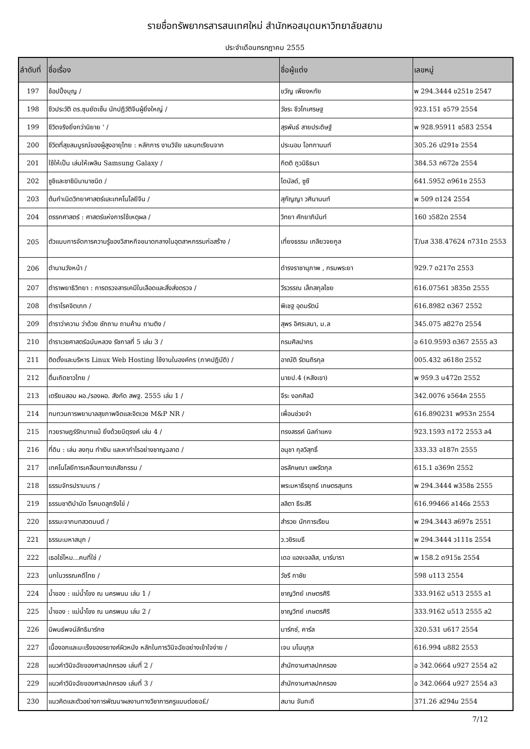รายชื่อทรัพยากรสารสนเทศใหม่ สำนักหอสมุดมหาวิทยาลัยสยาม
ประจำเดือนกรกฎาคม 2555
| ลำดับที่ | ชื่อเรื่อง | ชื่อผู้แต่ง | เลขหมู่ |
| --- | --- | --- | --- |
| 197 | ช้อปปิ้งบุญ / | ขวัญ เพียงหทัย | พ 294.3444 ข251ช 2547 |
| 198 | ชีวประวัติ ดร.ซุนยัดเซ็น นักปฏิวัติจีนผู้ยิ่งใหญ่ / | วัชระ ชีวโกเศรษฐ | 923.151 ช579 2554 |
| 199 | ชีวิตจริงยิ่งกว่านิยาย ' / | สุรพันธ์ สายประดิษฐ์ | พ 928.95911 ช583 2554 |
| 200 | ชีวิตที่สุขสมบูรณ์ของผู้สูงอายุไทย : หลักการ งานวิจัย และบทเรียนจาก | ประนอม โอทกานนท์ | 305.26 ป291ช 2554 |
| 201 | ใช้ให้เป็น เล่นให้เพลิน Samsung Galaxy / | กิตติ ภูวนิธิธนา | 384.53 ก672ช 2554 |
| 202 | ซูชิและซาชิมินานาชนิด / | โดนัลด์, ซูซี | 641.5952 ด961ซ 2553 |
| 203 | ต้นกำเนิดวิทยาศาสตร์และเทคโนโลยีจีน / | สุกัญญา วศินานนท์ | พ 509 ต124 2554 |
| 204 | ตรรกศาสตร์ : ศาสตร์แห่งการใช้เหตุผล / | วิทยา ศักยาภินันท์ | 160 ว582ต 2554 |
| 205 | ตัวแบบการจัดการความรู้ของวิสาหกิจขนาดกลางในอุตสาหกรรมก่อสร้าง / | เที่ยงธรรม เกลียวจยกูล | T/มส 338.47624 ท731ต 2553 |
| 206 | ตำนานวังหน้า / | ดำรงราชานุภาพ , กรมพระยา | 929.7 ด217ต 2553 |
| 207 | ตำราพยาธิวิทยา : การตรวจสารเคมีในเลือดและสิ่งส่งตรวจ / | วีรวรรณ เล็กสกุลไชย | 616.07561 ว835ต 2555 |
| 208 | ตำราโรคจิตเภท / | พิเชฐ อุดมรัตน์ | 616.8982 ต367 2552 |
| 209 | ตำราว่าความ ว่าด้วย ซักถาม ถามค้าน ถามติง / | สุพร อิศรเสนา, ม.ล | 345.075 ส827ต 2554 |
| 210 | ตำราเวชศาสตร์ฉบับหลวง รัชกาลที่ 5 เล่ม 3 / | กรมศิลปากร | อ 610.9593 ต367 2555 ล3 |
| 211 | ติดตั้งและบริหาร Linux Web Hosting ใช้งานในองค์กร (ภาคปฏิบัติ) / | อาณัติ รัตนถิรกุล | 005.432 อ618ต 2552 |
| 212 | ตื่นเถิดชาวไทย / | นายป.4 (หลังเขา) | พ 959.3 น472ต 2552 |
| 213 | เตรียมสอบ ผอ./รองผอ. สังกัด สพฐ. 2555 เล่ม 1 / | จีระ งอกศิลป์ | 342.0076 จ564ค 2555 |
| 214 | ทบทวนการพยาบาลสุขภาพจิตและจิตเวช M&P NR / | เพื่อนช่วยจำ | 616.890231 พ953ท 2554 |
| 215 | ทวยราษฎร์รักบาทแม้ ยิ่งด้วยบิตุรงค์ เล่ม 4 / | ทรงสรรค์ นิลกำแหง | 923.1593 ท172 2553 ล4 |
| 216 | ที่ดิน : เล่น ลงทุน ทำเงิน และหากำไรอย่างชาญฉลาด / | อนุชา กุลวิสุทธิ์ | 333.33 อ187ท 2555 |
| 217 | เทคโนโลยีการเคลือบทางเภสัชกรรม / | อรลักษณา แพรัตกุล | 615.1 อ369ท 2552 |
| 218 | ธรรมจักรปราบมาร / | พระมหาธีรยุทธ์ เกษตรสุนทร | พ 294.3444 พ358ธ 2555 |
| 219 | ธรรมชาติบำบัด โรคมดลูกรังไข่ / | ลลิตา ธีระสิริ | 616.99466 ล146ธ 2553 |
| 220 | ธรรมะจากบทสวดมนต์ / | สำรวย นักการเรียน | พ 294.3443 ส697ธ 2551 |
| 221 | ธรรมะมหาสนุก / | ว.วชิรเมธี | พ 294.3444 ว111ธ 2554 |
| 222 | เธอใช่ไหม...คนที่ใช่ / | เดอ แองเจลลิส, บาร์บารา | พ 158.2 ด915ธ 2554 |
| 223 | นกในวรรณคดีไทย / | วัชรี กาชัย | 598 น113 2554 |
| 224 | น้ำของ : แม่น้ำโขง ณ นครพนม เล่ม 1 / | ชาญวิทย์ เกษตรศิริ | 333.9162 น513 2555 ล1 |
| 225 | น้ำของ : แม่น้ำโขง ณ นครพนม เล่ม 2 / | ชาญวิทย์ เกษตรศิริ | 333.9162 น513 2555 ล2 |
| 226 | นิพนธ์พจน์ลัทธิมาร์กซ | มาร์กซ์, คาร์ล | 320.531 น617 2554 |
| 227 | เนื้องอกและมะเร็งของรยางค์ผิวหนัง หลักในการวินิจฉัยอย่างเข้าใจง่าย / | เจน มโนนุกุล | 616.994 น882 2553 |
| 228 | แนวคำวินิจฉัยของศาลปกครอง เล่มที่ 2 / | สำนักงานศาลปกครอง | อ 342.0664 น927 2554 ล2 |
| 229 | แนวคำวินิจฉัยของศาลปกครอง เล่มที่ 3 / | สำนักงานศาลปกครอง | อ 342.0664 น927 2554 ล3 |
| 230 | แนวคิดและตัวอย่างการพัฒนาผลงานทางวิชาการครูแบบต่อยอ£/ | สมาน จันทะดี | 371.26 ส294น 2554 |
7/12